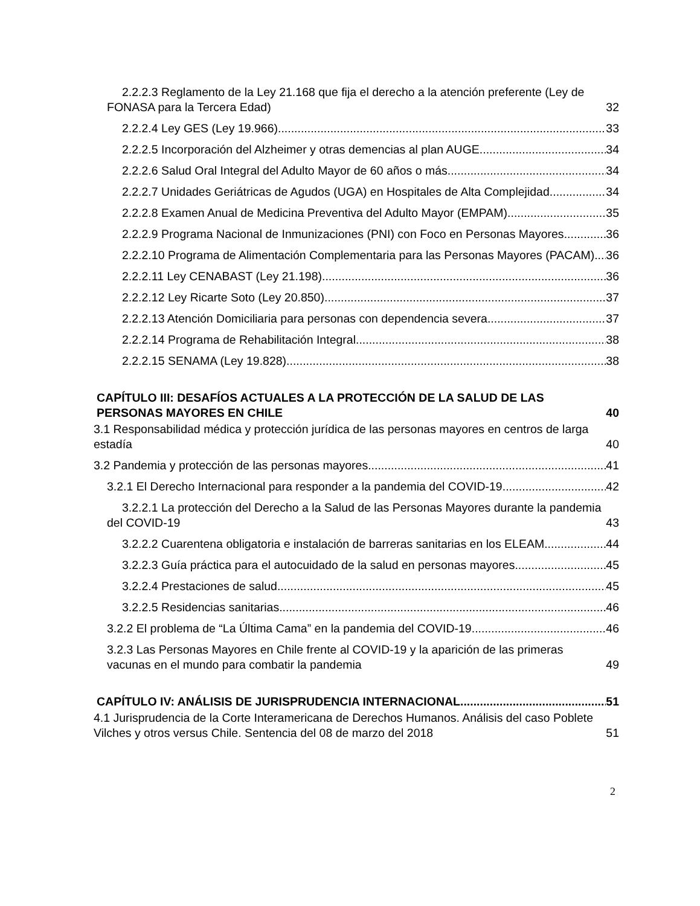2.2.2.3 Reglamento de la Ley 21.168 que fija el derecho a la atención preferente (Ley de FONASA para la Tercera Edad) 32
2.2.2.4 Ley GES (Ley 19.966) 33
2.2.2.5 Incorporación del Alzheimer y otras demencias al plan AUGE 34
2.2.2.6 Salud Oral Integral del Adulto Mayor de 60 años o más 34
2.2.2.7 Unidades Geriátricas de Agudos (UGA) en Hospitales de Alta Complejidad 34
2.2.2.8 Examen Anual de Medicina Preventiva del Adulto Mayor (EMPAM) 35
2.2.2.9 Programa Nacional de Inmunizaciones (PNI) con Foco en Personas Mayores 36
2.2.2.10 Programa de Alimentación Complementaria para las Personas Mayores (PACAM) 36
2.2.2.11 Ley CENABAST (Ley 21.198) 36
2.2.2.12 Ley Ricarte Soto (Ley 20.850) 37
2.2.2.13 Atención Domiciliaria para personas con dependencia severa 37
2.2.2.14 Programa de Rehabilitación Integral 38
2.2.2.15 SENAMA (Ley 19.828) 38
CAPÍTULO III: DESAFÍOS ACTUALES A LA PROTECCIÓN DE LA SALUD DE LAS PERSONAS MAYORES EN CHILE 40
3.1 Responsabilidad médica y protección jurídica de las personas mayores en centros de larga estadía 40
3.2 Pandemia y protección de las personas mayores 41
3.2.1 El Derecho Internacional para responder a la pandemia del COVID-19 42
3.2.2.1 La protección del Derecho a la Salud de las Personas Mayores durante la pandemia del COVID-19 43
3.2.2.2 Cuarentena obligatoria e instalación de barreras sanitarias en los ELEAM 44
3.2.2.3 Guía práctica para el autocuidado de la salud en personas mayores 45
3.2.2.4 Prestaciones de salud 45
3.2.2.5 Residencias sanitarias 46
3.2.2 El problema de “La Última Cama” en la pandemia del COVID-19 46
3.2.3 Las Personas Mayores en Chile frente al COVID-19 y la aparición de las primeras vacunas en el mundo para combatir la pandemia 49
CAPÍTULO IV: ANÁLISIS DE JURISPRUDENCIA INTERNACIONAL 51
4.1 Jurisprudencia de la Corte Interamericana de Derechos Humanos. Análisis del caso Poblete Vilches y otros versus Chile. Sentencia del 08 de marzo del 2018 51
2